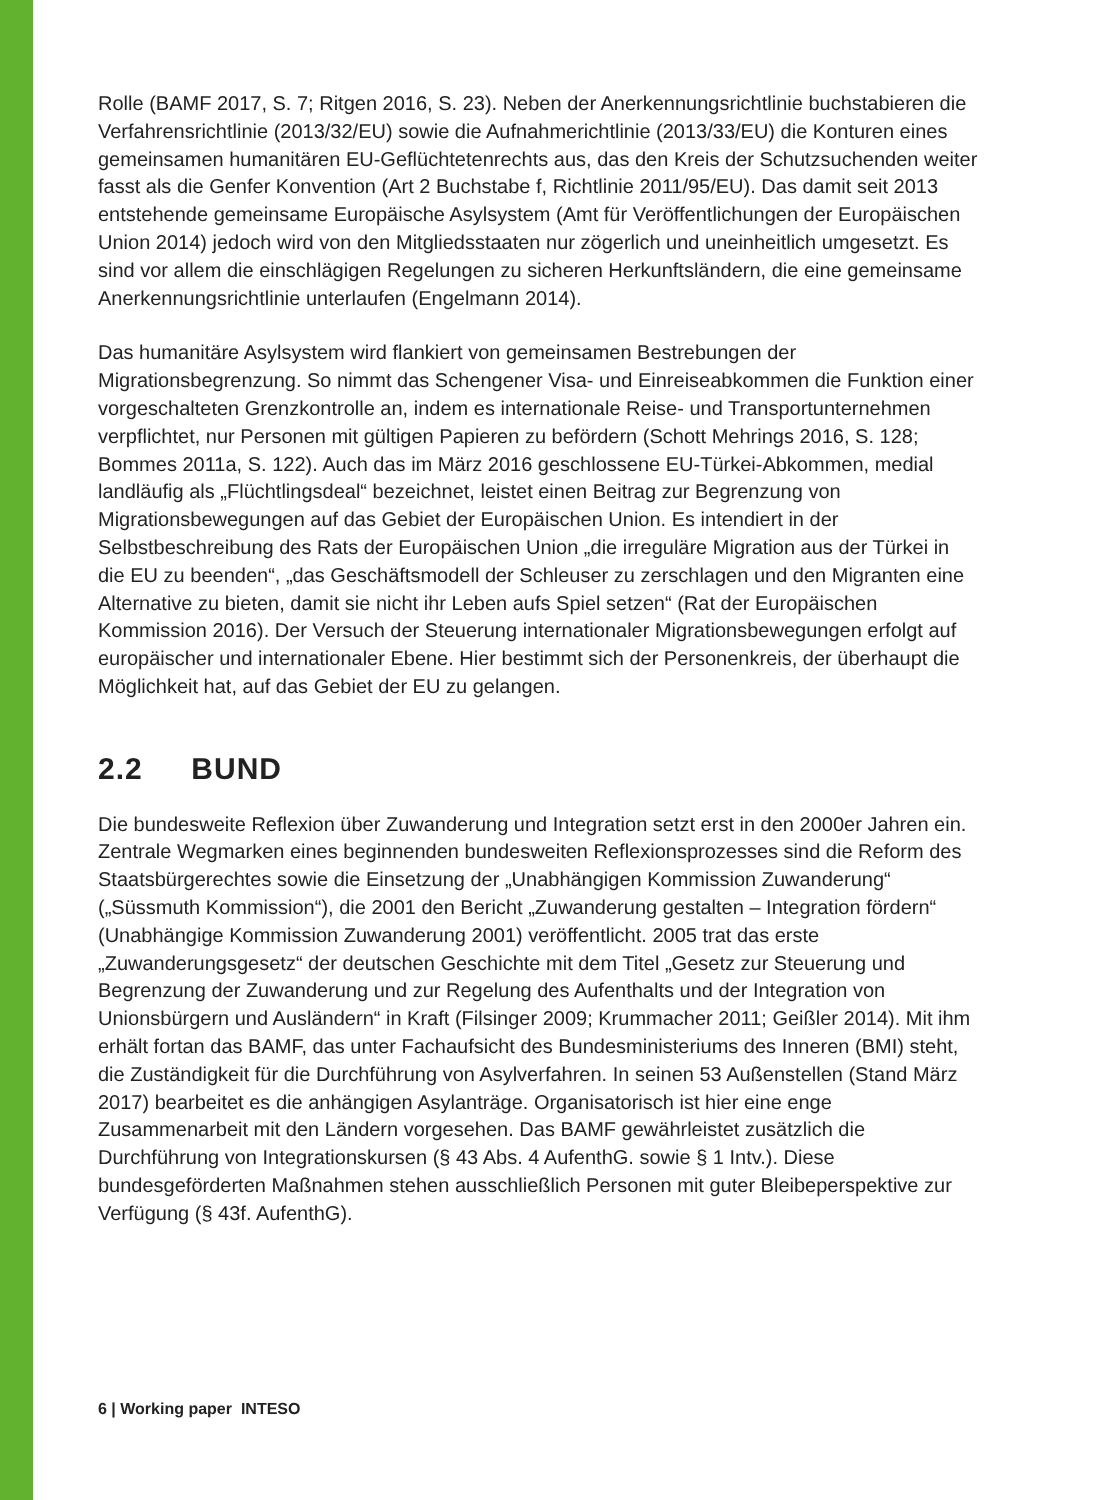Rolle (BAMF 2017, S. 7; Ritgen 2016, S. 23). Neben der Anerkennungsrichtlinie buchstabieren die Verfahrensrichtlinie (2013/32/EU) sowie die Aufnahmerichtlinie (2013/33/EU) die Konturen eines gemeinsamen humanitären EU-Geflüchtetenrechts aus, das den Kreis der Schutzsuchenden weiter fasst als die Genfer Konvention (Art 2 Buchstabe f, Richtlinie 2011/95/EU). Das damit seit 2013 entstehende gemeinsame Europäische Asylsystem (Amt für Veröffentlichungen der Europäischen Union 2014) jedoch wird von den Mitgliedsstaaten nur zögerlich und uneinheitlich umgesetzt. Es sind vor allem die einschlägigen Regelungen zu sicheren Herkunftsländern, die eine gemeinsame Anerkennungsrichtlinie unterlaufen (Engelmann 2014).
Das humanitäre Asylsystem wird flankiert von gemeinsamen Bestrebungen der Migrationsbegrenzung. So nimmt das Schengener Visa- und Einreiseabkommen die Funktion einer vorgeschalteten Grenzkontrolle an, indem es internationale Reise- und Transportunternehmen verpflichtet, nur Personen mit gültigen Papieren zu befördern (Schott Mehrings 2016, S. 128; Bommes 2011a, S. 122). Auch das im März 2016 geschlossene EU-Türkei-Abkommen, medial landläufig als „Flüchtlingsdeal“ bezeichnet, leistet einen Beitrag zur Begrenzung von Migrationsbewegungen auf das Gebiet der Europäischen Union. Es intendiert in der Selbstbeschreibung des Rats der Europäischen Union „die irreguläre Migration aus der Türkei in die EU zu beenden“, „das Geschäftsmodell der Schleuser zu zerschlagen und den Migranten eine Alternative zu bieten, damit sie nicht ihr Leben aufs Spiel setzen“ (Rat der Europäischen Kommission 2016). Der Versuch der Steuerung internationaler Migrationsbewegungen erfolgt auf europäischer und internationaler Ebene. Hier bestimmt sich der Personenkreis, der überhaupt die Möglichkeit hat, auf das Gebiet der EU zu gelangen.
2.2 BUND
Die bundesweite Reflexion über Zuwanderung und Integration setzt erst in den 2000er Jahren ein. Zentrale Wegmarken eines beginnenden bundesweiten Reflexionsprozesses sind die Reform des Staatsbürgerechtes sowie die Einsetzung der „Unabhängigen Kommission Zuwanderung“ („Süssmuth Kommission“), die 2001 den Bericht „Zuwanderung gestalten – Integration fördern“ (Unabhängige Kommission Zuwanderung 2001) veröffentlicht. 2005 trat das erste „Zuwanderungsgesetz“ der deutschen Geschichte mit dem Titel „Gesetz zur Steuerung und Begrenzung der Zuwanderung und zur Regelung des Aufenthalts und der Integration von Unionsbürgern und Ausländern“ in Kraft (Filsinger 2009; Krummacher 2011; Geißler 2014). Mit ihm erhält fortan das BAMF, das unter Fachaufsicht des Bundesministeriums des Inneren (BMI) steht, die Zuständigkeit für die Durchführung von Asylverfahren. In seinen 53 Außenstellen (Stand März 2017) bearbeitet es die anhängigen Asylanträge. Organisatorisch ist hier eine enge Zusammenarbeit mit den Ländern vorgesehen. Das BAMF gewährleistet zusätzlich die Durchführung von Integrationskursen (§ 43 Abs. 4 AufenthG. sowie § 1 Intv.). Diese bundesgeförderten Maßnahmen stehen ausschließlich Personen mit guter Bleibeperspektive zur Verfügung (§ 43f. AufenthG).
6 | Working paper INTESO